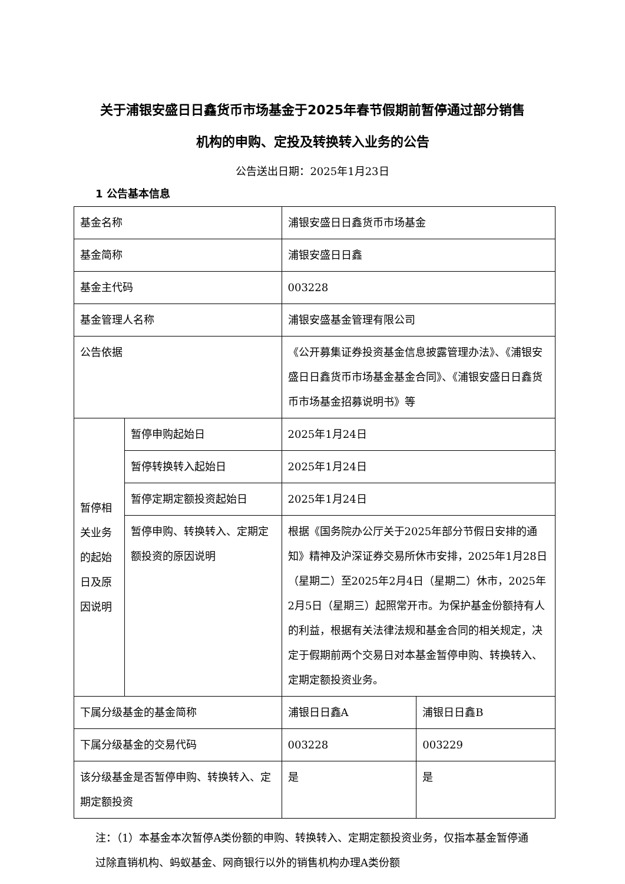关于浦银安盛日日鑫货币市场基金于2025年春节假期前暂停通过部分销售机构的申购、定投及转换转入业务的公告
公告送出日期：2025年1月23日
1 公告基本信息
| 基金名称 | | 浦银安盛日日鑫货币市场基金 | |
| 基金简称 | | 浦银安盛日日鑫 | |
| 基金主代码 | | 003228 | |
| 基金管理人名称 | | 浦银安盛基金管理有限公司 | |
| 公告依据 | | 《公开募集证券投资基金信息披露管理办法》、《浦银安盛日日鑫货币市场基金基金合同》、《浦银安盛日日鑫货币市场基金招募说明书》等 | |
| 暂停相关业务的起始日及原因说明 | 暂停申购起始日 | 2025年1月24日 | |
| | 暂停转换转入起始日 | 2025年1月24日 | |
| | 暂停定期定额投资起始日 | 2025年1月24日 | |
| | 暂停申购、转换转入、定期定额投资的原因说明 | 根据《国务院办公厅关于2025年部分节假日安排的通知》精神及沪深证券交易所休市安排，2025年1月28日（星期二）至2025年2月4日（星期二）休市，2025年2月5日（星期三）起照常开市。为保护基金份额持有人的利益，根据有关法律法规和基金合同的相关规定，决定于假期前两个交易日对本基金暂停申购、转换转入、定期定额投资业务。 | |
| 下属分级基金的基金简称 | | 浦银日日鑫A | 浦银日日鑫B |
| 下属分级基金的交易代码 | | 003228 | 003229 |
| 该分级基金是否暂停申购、转换转入、定期定额投资 | | 是 | 是 |
注：（1）本基金本次暂停A类份额的申购、转换转入、定期定额投资业务，仅指本基金暂停通过除直销机构、蚂蚁基金、网商银行以外的销售机构办理A类份额